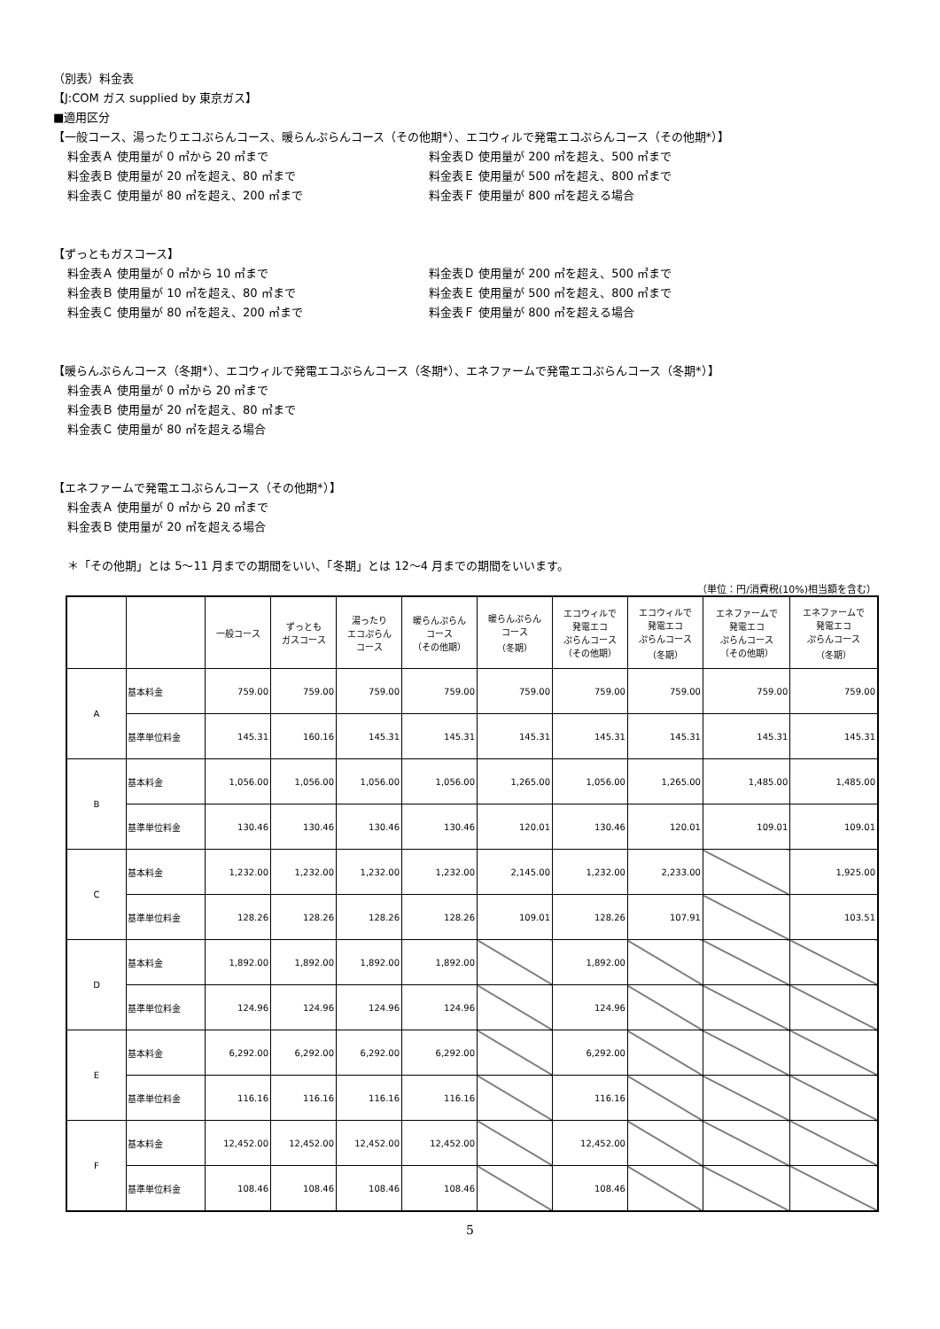（別表）料金表
【J:COM ガス supplied by 東京ガス】
■適用区分
【一般コース、湯ったりエコぷらんコース、暖らんぷらんコース（その他期*）、エコウィルで発電エコぷらんコース（その他期*）】
料金表Ａ 使用量が 0 ㎥から 20 ㎥まで 料金表Ｄ 使用量が 200 ㎥を超え、500 ㎥まで 料金表Ｂ 使用量が 20 ㎥を超え、80 ㎥まで 料金表Ｅ 使用量が 500 ㎥を超え、800 ㎥まで 料金表Ｃ 使用量が 80 ㎥を超え、200 ㎥まで 料金表Ｆ 使用量が 800 ㎥を超える場合
【ずっともガスコース】
料金表Ａ 使用量が 0 ㎥から 10 ㎥まで 料金表Ｄ 使用量が 200 ㎥を超え、500 ㎥まで 料金表Ｂ 使用量が 10 ㎥を超え、80 ㎥まで 料金表Ｅ 使用量が 500 ㎥を超え、800 ㎥まで 料金表Ｃ 使用量が 80 ㎥を超え、200 ㎥まで 料金表Ｆ 使用量が 800 ㎥を超える場合
【暖らんぷらんコース（冬期*）、エコウィルで発電エコぷらんコース（冬期*）、エネファームで発電エコぷらんコース（冬期*）】
料金表Ａ 使用量が 0 ㎥から 20 ㎥まで
料金表Ｂ 使用量が 20 ㎥を超え、80 ㎥まで
料金表Ｃ 使用量が 80 ㎥を超える場合
【エネファームで発電エコぷらんコース（その他期*）】
料金表Ａ 使用量が 0 ㎥から 20 ㎥まで
料金表Ｂ 使用量が 20 ㎥を超える場合
＊「その他期」とは 5～11 月までの期間をいい、「冬期」とは 12～4 月までの期間をいいます。
（単位：円/消費税(10%)相当額を含む）
| | | 一般コース | ずっとも ガスコース | 湯ったり エコぷらん コース | 暖らんぷらん コース （その他期） | 暖らんぷらん コース （冬期） | エコウィルで 発電エコ ぷらんコース （その他期） | エコウィルで 発電エコ ぷらんコース （冬期） | エネファームで 発電エコ ぷらんコース （その他期） | エネファームで 発電エコ ぷらんコース （冬期） |
| --- | --- | --- | --- | --- | --- | --- | --- | --- | --- | --- |
| A | 基本料金 | 759.00 | 759.00 | 759.00 | 759.00 | 759.00 | 759.00 | 759.00 | 759.00 | 759.00 |
| | 基準単位料金 | 145.31 | 160.16 | 145.31 | 145.31 | 145.31 | 145.31 | 145.31 | 145.31 | 145.31 |
| B | 基本料金 | 1,056.00 | 1,056.00 | 1,056.00 | 1,056.00 | 1,265.00 | 1,056.00 | 1,265.00 | 1,485.00 | 1,485.00 |
| | 基準単位料金 | 130.46 | 130.46 | 130.46 | 130.46 | 120.01 | 130.46 | 120.01 | 109.01 | 109.01 |
| C | 基本料金 | 1,232.00 | 1,232.00 | 1,232.00 | 1,232.00 | 2,145.00 | 1,232.00 | 2,233.00 | | 1,925.00 |
| | 基準単位料金 | 128.26 | 128.26 | 128.26 | 128.26 | 109.01 | 128.26 | 107.91 | | 103.51 |
| D | 基本料金 | 1,892.00 | 1,892.00 | 1,892.00 | 1,892.00 | | 1,892.00 | | | |
| | 基準単位料金 | 124.96 | 124.96 | 124.96 | 124.96 | | 124.96 | | | |
| E | 基本料金 | 6,292.00 | 6,292.00 | 6,292.00 | 6,292.00 | | 6,292.00 | | | |
| | 基準単位料金 | 116.16 | 116.16 | 116.16 | 116.16 | | 116.16 | | | |
| F | 基本料金 | 12,452.00 | 12,452.00 | 12,452.00 | 12,452.00 | | 12,452.00 | | | |
| | 基準単位料金 | 108.46 | 108.46 | 108.46 | 108.46 | | 108.46 | | | |
5